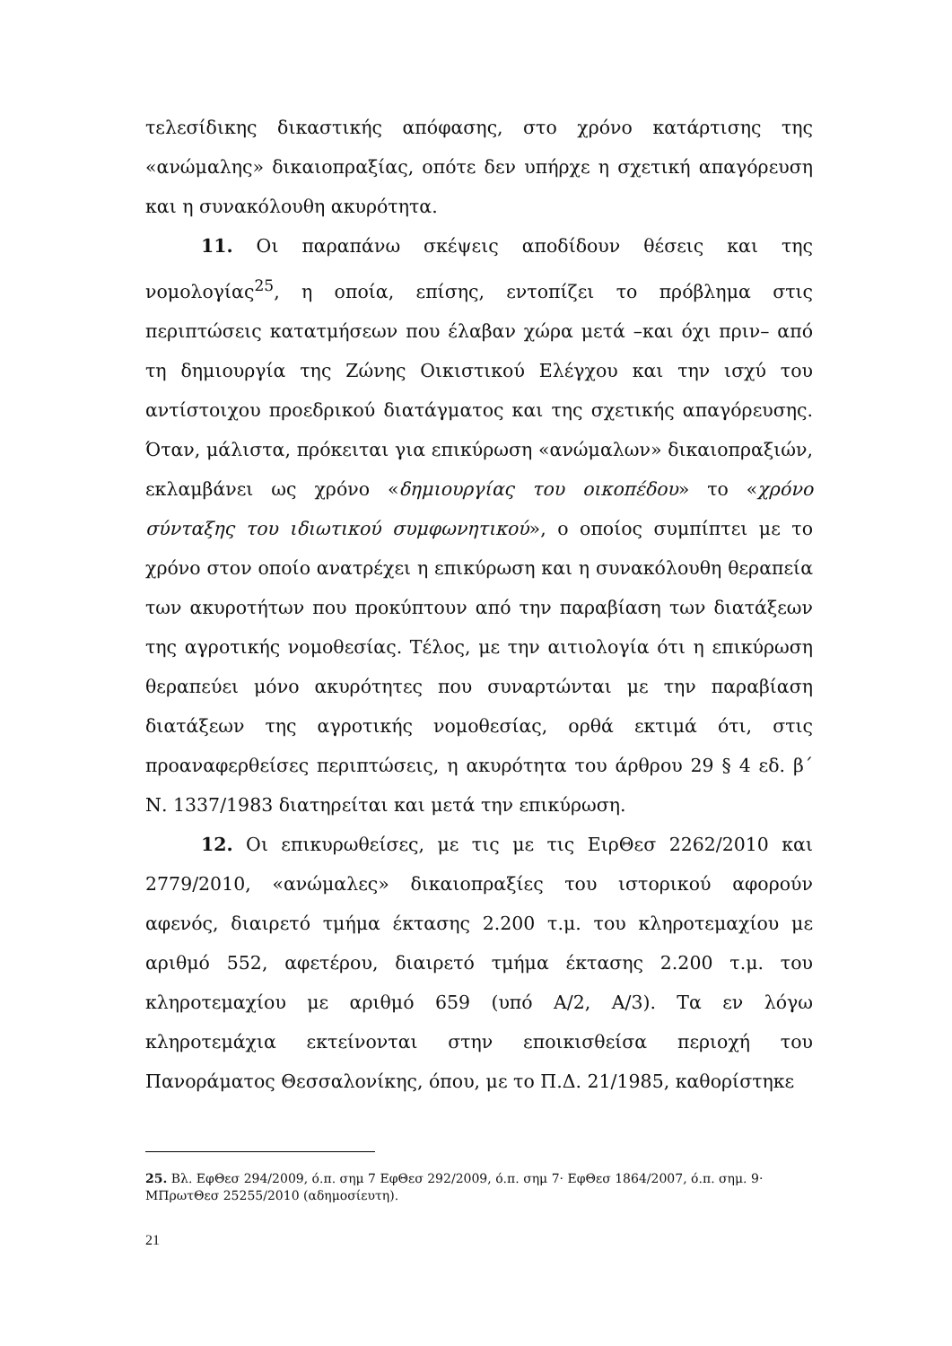τελεσίδικης δικαστικής απόφασης, στο χρόνο κατάρτισης της «ανώμαλης» δικαιοπραξίας, οπότε δεν υπήρχε η σχετική απαγόρευση και η συνακόλουθη ακυρότητα.
11. Οι παραπάνω σκέψεις αποδίδουν θέσεις και της νομολογίας<sup>25</sup>, η οποία, επίσης, εντοπίζει το πρόβλημα στις περιπτώσεις κατατμήσεων που έλαβαν χώρα μετά –και όχι πριν– από τη δημιουργία της Ζώνης Οικιστικού Ελέγχου και την ισχύ του αντίστοιχου προεδρικού διατάγματος και της σχετικής απαγόρευσης. Όταν, μάλιστα, πρόκειται για επικύρωση «ανώμαλων» δικαιοπραξιών, εκλαμβάνει ως χρόνο «δημιουργίας του οικοπέδου» το «χρόνο σύνταξης του ιδιωτικού συμφωνητικού», ο οποίος συμπίπτει με το χρόνο στον οποίο ανατρέχει η επικύρωση και η συνακόλουθη θεραπεία των ακυροτήτων που προκύπτουν από την παραβίαση των διατάξεων της αγροτικής νομοθεσίας. Τέλος, με την αιτιολογία ότι η επικύρωση θεραπεύει μόνο ακυρότητες που συναρτώνται με την παραβίαση διατάξεων της αγροτικής νομοθεσίας, ορθά εκτιμά ότι, στις προαναφερθείσες περιπτώσεις, η ακυρότητα του άρθρου 29 § 4 εδ. β΄ Ν. 1337/1983 διατηρείται και μετά την επικύρωση.
12. Οι επικυρωθείσες, με τις με τις ΕιρΘεσ 2262/2010 και 2779/2010, «ανώμαλες» δικαιοπραξίες του ιστορικού αφορούν αφενός, διαιρετό τμήμα έκτασης 2.200 τ.μ. του κληροτεμαχίου με αριθμό 552, αφετέρου, διαιρετό τμήμα έκτασης 2.200 τ.μ. του κληροτεμαχίου με αριθμό 659 (υπό Α/2, Α/3). Τα εν λόγω κληροτεμάχια εκτείνονται στην εποικισθείσα περιοχή του Πανοράματος Θεσσαλονίκης, όπου, με το Π.Δ. 21/1985, καθορίστηκε
25. Βλ. ΕφΘεσ 294/2009, ό.π. σημ 7 ΕφΘεσ 292/2009, ό.π. σημ 7· ΕφΘεσ 1864/2007, ό.π. σημ. 9· ΜΠρωτΘεσ 25255/2010 (αδημοσίευτη).
21